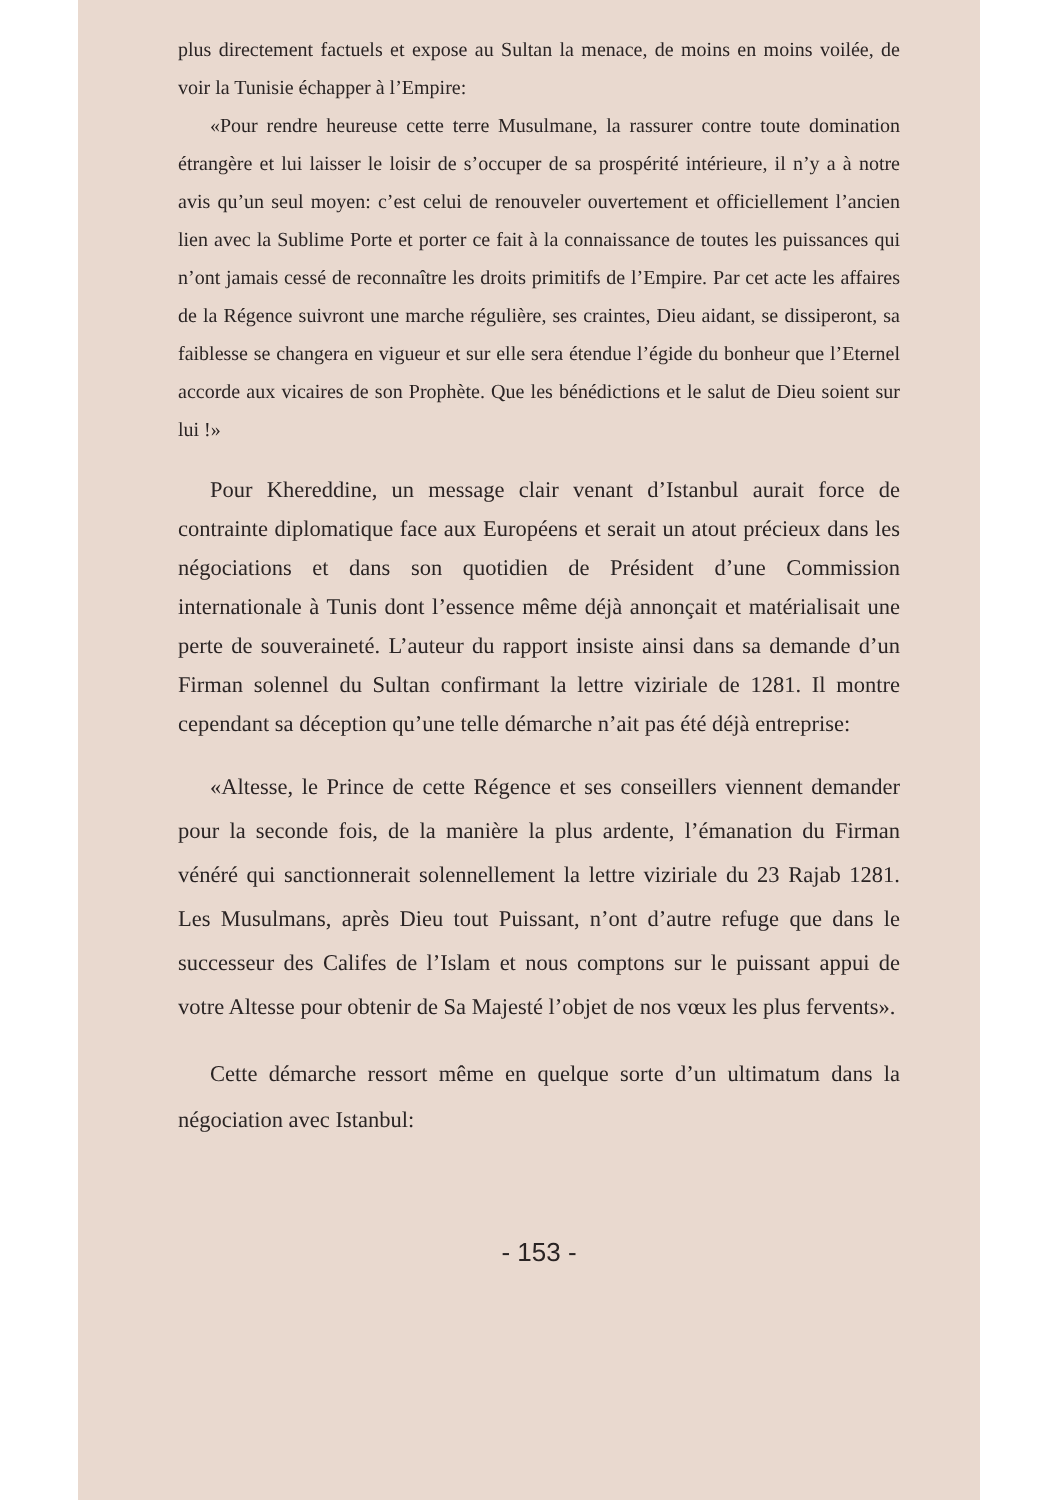plus directement factuels et expose au Sultan la menace, de moins en moins voilée, de voir la Tunisie échapper à l’Empire:
«Pour rendre heureuse cette terre Musulmane, la rassurer contre toute domination étrangère et lui laisser le loisir de s’occuper de sa prospérité intérieure, il n’y a à notre avis qu’un seul moyen: c’est celui de renouveler ouvertement et officiellement l’ancien lien avec la Sublime Porte et porter ce fait à la connaissance de toutes les puissances qui n’ont jamais cessé de reconnaître les droits primitifs de l’Empire. Par cet acte les affaires de la Régence suivront une marche régulière, ses craintes, Dieu aidant, se dissiperont, sa faiblesse se changera en vigueur et sur elle sera étendue l’égide du bonheur que l’Eternel accorde aux vicaires de son Prophète. Que les bénédictions et le salut de Dieu soient sur lui !»
Pour Khereddine, un message clair venant d’Istanbul aurait force de contrainte diplomatique face aux Européens et serait un atout précieux dans les négociations et dans son quotidien de Président d’une Commission internationale à Tunis dont l’essence même déjà annonçait et matérialisait une perte de souveraineté. L’auteur du rapport insiste ainsi dans sa demande d’un Firman solennel du Sultan confirmant la lettre viziriale de 1281. Il montre cependant sa déception qu’une telle démarche n’ait pas été déjà entreprise:
«Altesse, le Prince de cette Régence et ses conseillers viennent demander pour la seconde fois, de la manière la plus ardente, l’émanation du Firman vénéré qui sanctionnerait solennellement la lettre viziriale du 23 Rajab 1281. Les Musulmans, après Dieu tout Puissant, n’ont d’autre refuge que dans le successeur des Califes de l’Islam et nous comptons sur le puissant appui de votre Altesse pour obtenir de Sa Majesté l’objet de nos vœux les plus fervents».
Cette démarche ressort même en quelque sorte d’un ultimatum dans la négociation avec Istanbul:
- 153 -